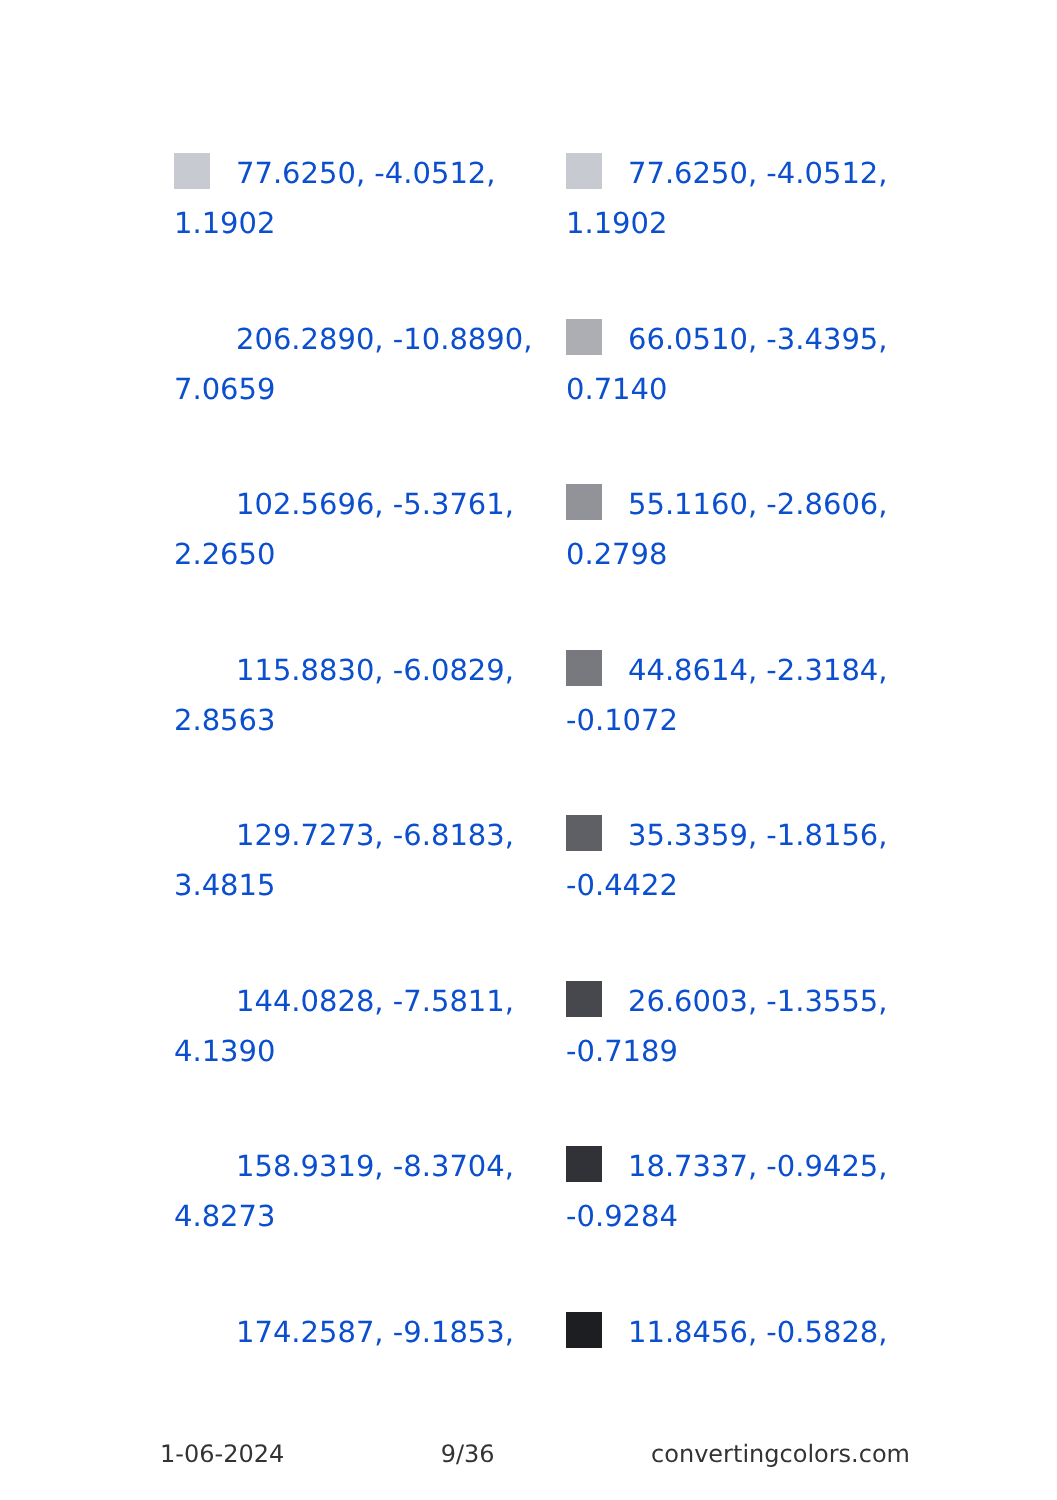77.6250, -4.0512, 1.1902
77.6250, -4.0512, 1.1902
206.2890, -10.8890, 7.0659
66.0510, -3.4395, 0.7140
102.5696, -5.3761, 2.2650
55.1160, -2.8606, 0.2798
115.8830, -6.0829, 2.8563
44.8614, -2.3184, -0.1072
129.7273, -6.8183, 3.4815
35.3359, -1.8156, -0.4422
144.0828, -7.5811, 4.1390
26.6003, -1.3555, -0.7189
158.9319, -8.3704, 4.8273
18.7337, -0.9425, -0.9284
174.2587, -9.1853,
11.8456, -0.5828,
1-06-2024 9/36 convertingcolors.com